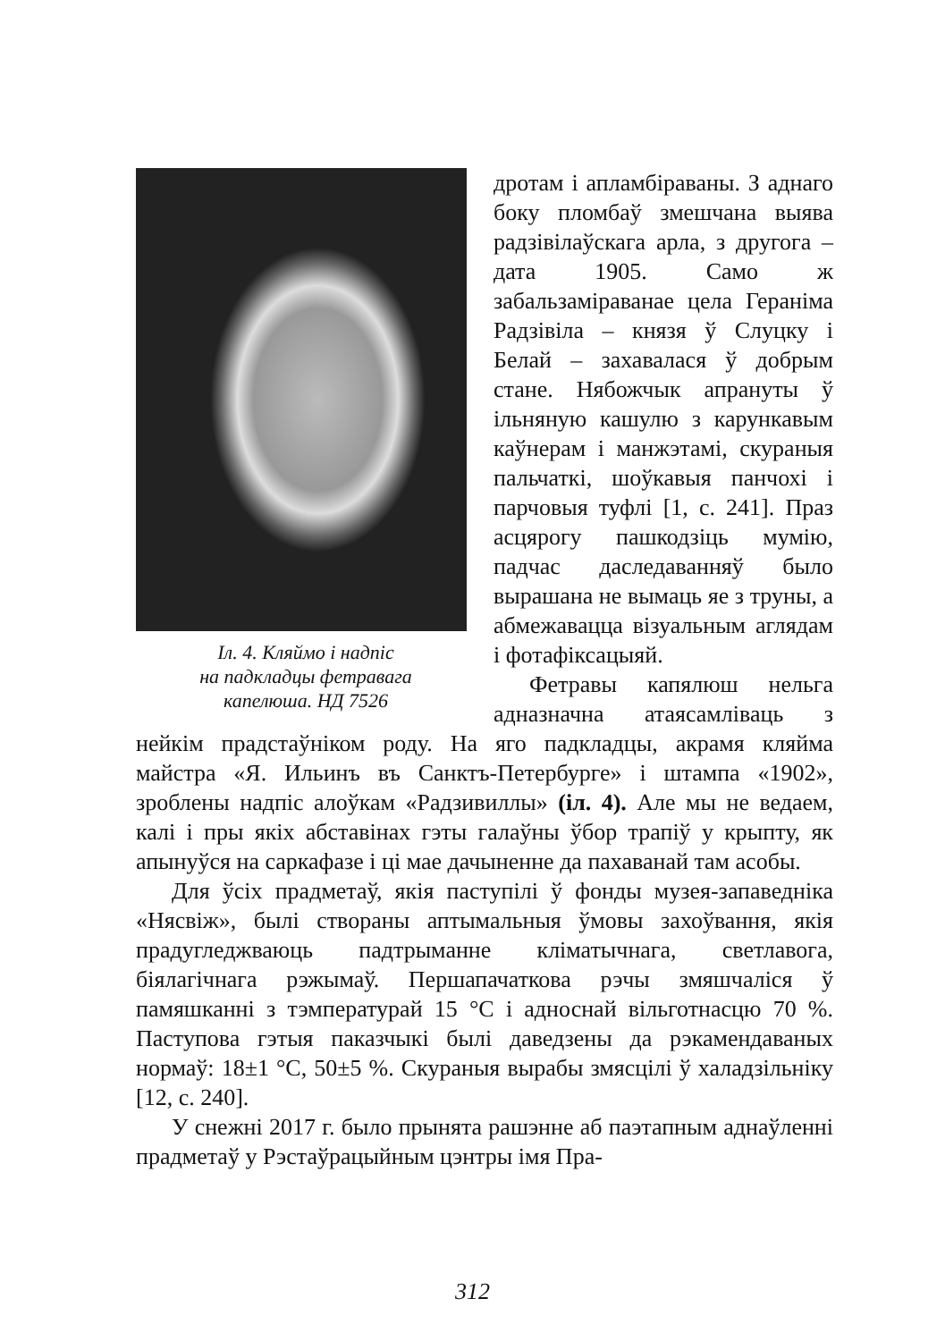Іл. 4. Кляймо і надпіс
на падкладцы фетравага
капелюша. НД 7526
дротам і апламбіраваны. З аднаго боку пломбаў змешчана выява радзівілаўскага арла, з другога – дата 1905. Само ж забальзаміраванае цела Гераніма Радзівіла – князя ў Слуцку і Белай – захавалася ў добрым стане. Нябожчык апрануты ў ільняную кашулю з карункавым каўнерам і манжэтамі, скураныя пальчаткі, шоўкавыя панчохі і парчовыя туфлі [1, с. 241]. Праз асцярогу пашкодзіць мумію, падчас даследаванняў было вырашана не вымаць яе з труны, а абмежавацца візуальным аглядам і фотафіксацыяй.
Фетравы капялюш нельга адназначна атаясамліваць з нейкім прадстаўніком роду. На яго падкладцы, акрамя кляйма майстра «Я. Ильинъ въ Санктъ-Петербурге» і штампа «1902», зроблены надпіс алоўкам «Радзивиллы» (іл. 4). Але мы не ведаем, калі і пры якіх абставінах гэты галаўны ўбор трапіў у крыпту, як апынуўся на саркафазе і ці мае дачыненне да пахаванай там асобы.
Для ўсіх прадметаў, якія паступілі ў фонды музея-запаведніка «Нясвіж», былі створаны аптымальныя ўмовы захоўвання, якія прадугледжваюць падтрыманне кліматычнага, светлавога, біялагічнага рэжымаў. Першапачаткова рэчы змяшчаліся ў памяшканні з тэмпературай 15 °С і адноснай вільготнасцю 70 %. Паступова гэтыя паказчыкі былі даведзены да рэкамендаваных нормаў: 18±1 °С, 50±5 %. Скураныя вырабы змясцілі ў халадзільніку [12, с. 240].
У снежні 2017 г. было прынята рашэнне аб паэтапным аднаўленні прадметаў у Рэстаўрацыйным цэнтры імя Пра-
312